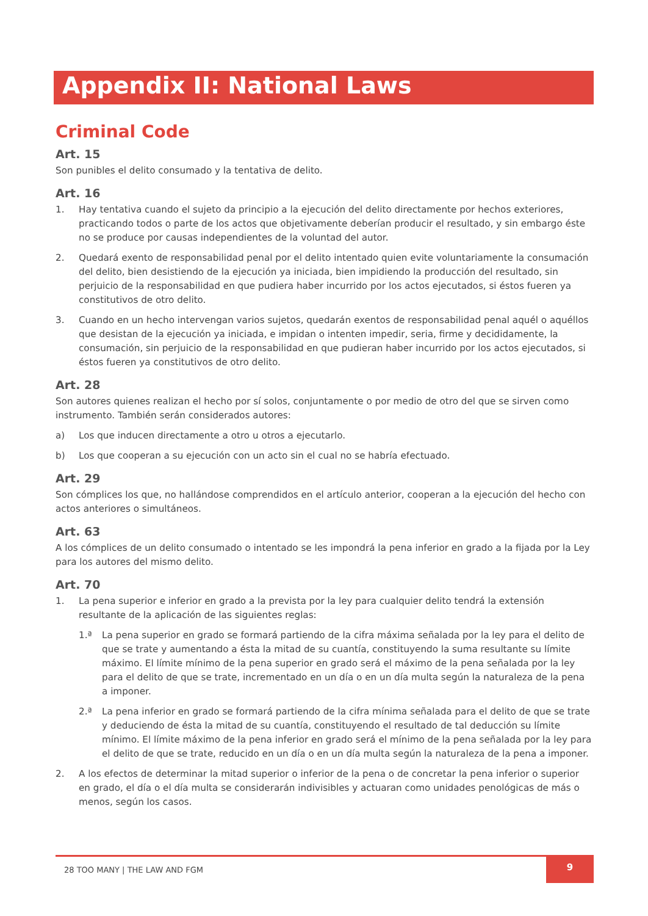Appendix II: National Laws
Criminal Code
Art. 15
Son punibles el delito consumado y la tentativa de delito.
Art. 16
1. Hay tentativa cuando el sujeto da principio a la ejecución del delito directamente por hechos exteriores, practicando todos o parte de los actos que objetivamente deberían producir el resultado, y sin embargo éste no se produce por causas independientes de la voluntad del autor.
2. Quedará exento de responsabilidad penal por el delito intentado quien evite voluntariamente la consumación del delito, bien desistiendo de la ejecución ya iniciada, bien impidiendo la producción del resultado, sin perjuicio de la responsabilidad en que pudiera haber incurrido por los actos ejecutados, si éstos fueren ya constitutivos de otro delito.
3. Cuando en un hecho intervengan varios sujetos, quedarán exentos de responsabilidad penal aquél o aquéllos que desistan de la ejecución ya iniciada, e impidan o intenten impedir, seria, firme y decididamente, la consumación, sin perjuicio de la responsabilidad en que pudieran haber incurrido por los actos ejecutados, si éstos fueren ya constitutivos de otro delito.
Art. 28
Son autores quienes realizan el hecho por sí solos, conjuntamente o por medio de otro del que se sirven como instrumento. También serán considerados autores:
a) Los que inducen directamente a otro u otros a ejecutarlo.
b) Los que cooperan a su ejecución con un acto sin el cual no se habría efectuado.
Art. 29
Son cómplices los que, no hallándose comprendidos en el artículo anterior, cooperan a la ejecución del hecho con actos anteriores o simultáneos.
Art. 63
A los cómplices de un delito consumado o intentado se les impondrá la pena inferior en grado a la fijada por la Ley para los autores del mismo delito.
Art. 70
1. La pena superior e inferior en grado a la prevista por la ley para cualquier delito tendrá la extensión resultante de la aplicación de las siguientes reglas:
1.ª La pena superior en grado se formará partiendo de la cifra máxima señalada por la ley para el delito de que se trate y aumentando a ésta la mitad de su cuantía, constituyendo la suma resultante su límite máximo. El límite mínimo de la pena superior en grado será el máximo de la pena señalada por la ley para el delito de que se trate, incrementado en un día o en un día multa según la naturaleza de la pena a imponer.
2.ª La pena inferior en grado se formará partiendo de la cifra mínima señalada para el delito de que se trate y deduciendo de ésta la mitad de su cuantía, constituyendo el resultado de tal deducción su límite mínimo. El límite máximo de la pena inferior en grado será el mínimo de la pena señalada por la ley para el delito de que se trate, reducido en un día o en un día multa según la naturaleza de la pena a imponer.
2. A los efectos de determinar la mitad superior o inferior de la pena o de concretar la pena inferior o superior en grado, el día o el día multa se considerarán indivisibles y actuaran como unidades penológicas de más o menos, según los casos.
28 TOO MANY | THE LAW AND FGM 9